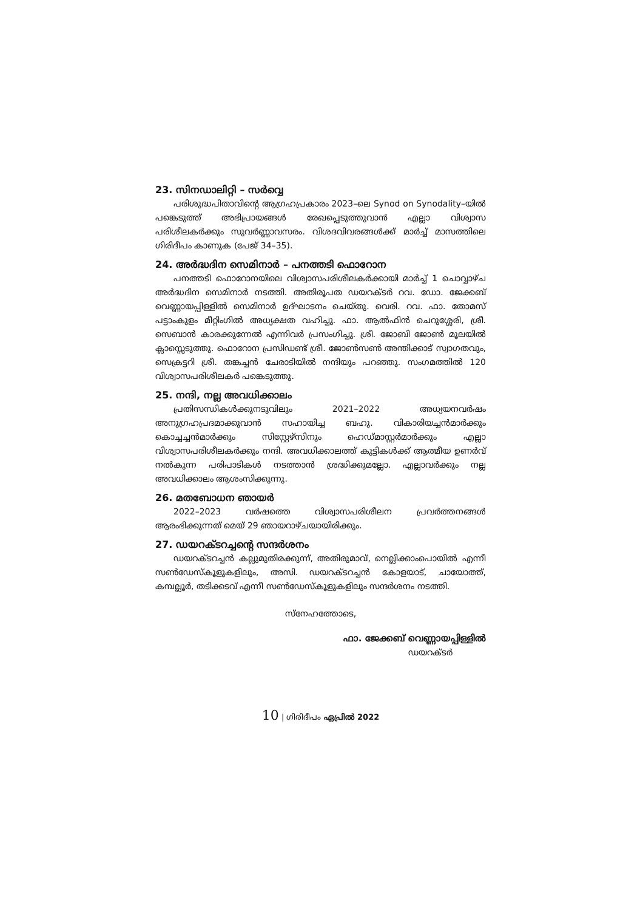23. സിനഡാലിറ്റി – സർവ്വെ
പരിശുദ്ധപിതാവിന്റെ ആഗ്രഹപ്രകാരം 2023–ലെ Synod on Synodality–യിൽ പങ്കെടുത്ത് അഭിപ്രായങ്ങൾ രേഖപ്പെടുത്തുവാൻ എല്ലാ വിശ്വാസ പരിശീലകർക്കും സുവർണ്ണാവസരം. വിശദവിവരങ്ങൾക്ക് മാർച്ച് മാസത്തിലെ ഗിരിദീപം കാണുക (പേജ് 34–35).
24. അർദ്ധദിന സെമിനാർ – പനത്തടി ഫൊറോന
പനത്തടി ഫൊറോനയിലെ വിശ്വാസപരിശീലകർക്കായി മാർച്ച് 1 ചൊവ്വാഴ്ച അർദ്ധദിന സെമിനാർ നടത്തി. അതിരൂപത ഡയറക്ടർ റവ. ഡോ. ജേക്കബ് വെണ്ണായപ്പിള്ളിൽ സെമിനാർ ഉദ്ഘാടനം ചെയ്തു. വെരി. റവ. ഫാ. തോമസ് പട്ടാംകുളം മീറ്റിംഗിൽ അധ്യക്ഷത വഹിച്ചു. ഫാ. ആൽഫിൻ ചെറുശ്ശേരി, ശ്രീ. സെബാൻ കാരക്കുന്നേൽ എന്നിവർ പ്രസംഗിച്ചു. ശ്രീ. ജോബി ജോൺ മൂലയിൽ ക്ലാസ്സെടുത്തു. ഫൊറോന പ്രസിഡണ്ട് ശ്രീ. ജോൺസൺ അന്തിക്കാട് സ്വാഗതവും, സെക്രട്ടറി ശ്രീ. തങ്കച്ചൻ ചേരാടിയിൽ നന്ദിയും പറഞ്ഞു. സംഗമത്തിൽ 120 വിശ്വാസപരിശീലകർ പങ്കെടുത്തു.
25. നന്ദി, നല്ല അവധിക്കാലം
പ്രതിസന്ധികൾക്കുനടുവിലും 2021–2022 അധ്യയനവർഷം അനുഗ്രഹപ്രദമാക്കുവാൻ സഹായിച്ച ബഹു. വികാരിയച്ചൻമാർക്കും കൊച്ചച്ചൻമാർക്കും സിസ്റ്റേഴ്സിനും ഹെഡ്മാസ്റ്റർമാർക്കും എല്ലാ വിശ്വാസപരിശീലകർക്കും നന്ദി. അവധിക്കാലത്ത് കുട്ടികൾക്ക് ആത്മീയ ഉണർവ് നൽകുന്ന പരിപാടികൾ നടത്താൻ ശ്രദ്ധിക്കുമല്ലോ. എല്ലാവർക്കും നല്ല അവധിക്കാലം ആശംസിക്കുന്നു.
26. മതബോധന ഞായർ
2022–2023 വർഷത്തെ വിശ്വാസപരിശീലന പ്രവർത്തനങ്ങൾ ആരംഭിക്കുന്നത് മെയ് 29 ഞായറാഴ്ചയായിരിക്കും.
27. ഡയറക്ടറച്ചന്റെ സന്ദർശനം
ഡയറക്ടറച്ചൻ കല്ലുമുതിരക്കുന്ന്, അതിരുമാവ്, നെല്ലിക്കാംപൊയിൽ എന്നീ സൺഡേസ്കൂളുകളിലും, അസി. ഡയറക്ടറച്ചൻ കോളയാട്, ചായോത്ത്, കമ്പല്ലൂർ, തടിക്കടവ് എന്നീ സൺഡേസ്കൂളുകളിലും സന്ദർശനം നടത്തി.
സ്നേഹത്തോടെ,
ഫാ. ജേക്കബ് വെണ്ണായപ്പിള്ളിൽ
ഡയറക്ടർ
10 | ഗിരിദീപം ഏപ്രിൽ 2022